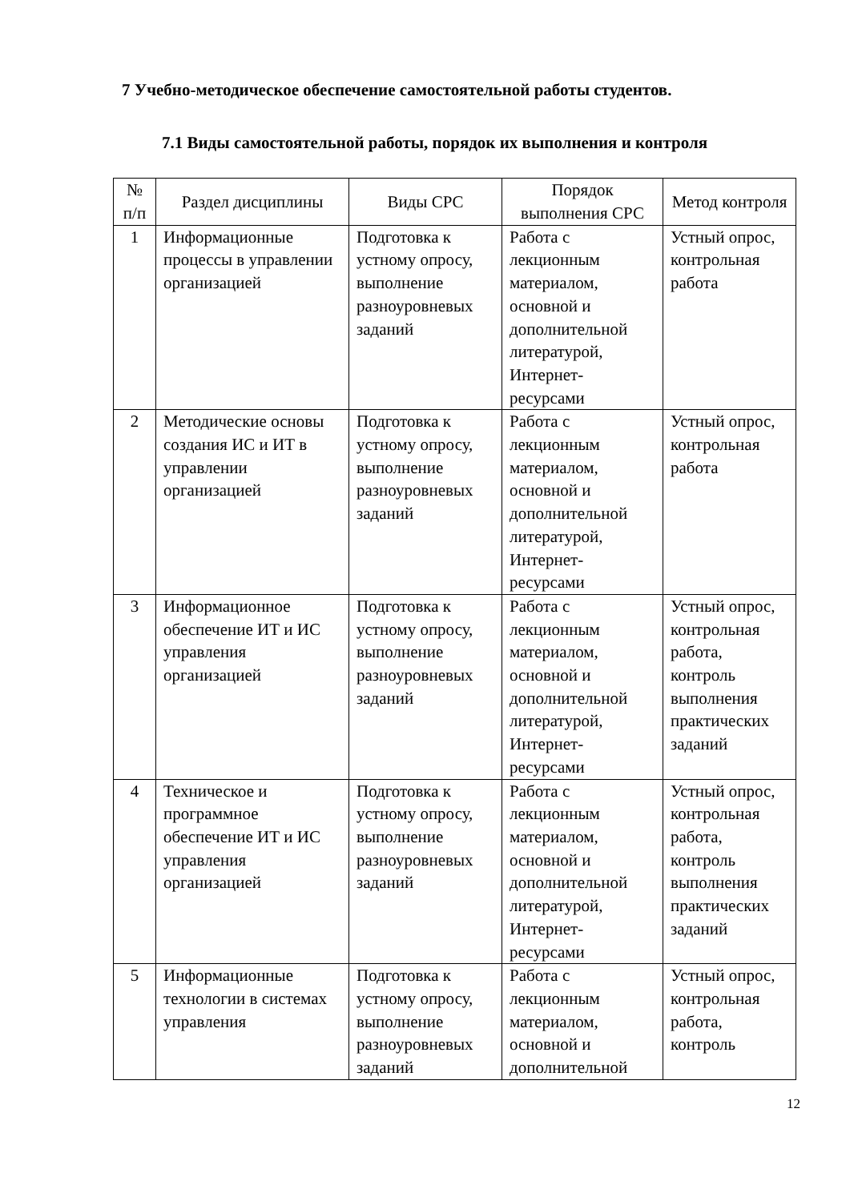7 Учебно-методическое обеспечение самостоятельной работы студентов.
7.1 Виды самостоятельной работы, порядок их выполнения и контроля
| № п/п | Раздел дисциплины | Виды СРС | Порядок выполнения СРС | Метод контроля |
| --- | --- | --- | --- | --- |
| 1 | Информационные процессы в управлении организацией | Подготовка к устному опросу, выполнение разноуровневых заданий | Работа с лекционным материалом, основной и дополнительной литературой, Интернет-ресурсами | Устный опрос, контрольная работа |
| 2 | Методические основы создания ИС и ИТ в управлении организацией | Подготовка к устному опросу, выполнение разноуровневых заданий | Работа с лекционным материалом, основной и дополнительной литературой, Интернет-ресурсами | Устный опрос, контрольная работа |
| 3 | Информационное обеспечение ИТ и ИС управления организацией | Подготовка к устному опросу, выполнение разноуровневых заданий | Работа с лекционным материалом, основной и дополнительной литературой, Интернет-ресурсами | Устный опрос, контрольная работа, контроль выполнения практических заданий |
| 4 | Техническое и программное обеспечение ИТ и ИС управления организацией | Подготовка к устному опросу, выполнение разноуровневых заданий | Работа с лекционным материалом, основной и дополнительной литературой, Интернет-ресурсами | Устный опрос, контрольная работа, контроль выполнения практических заданий |
| 5 | Информационные технологии в системах управления | Подготовка к устному опросу, выполнение разноуровневых заданий | Работа с лекционным материалом, основной и дополнительной | Устный опрос, контрольная работа, контроль |
12